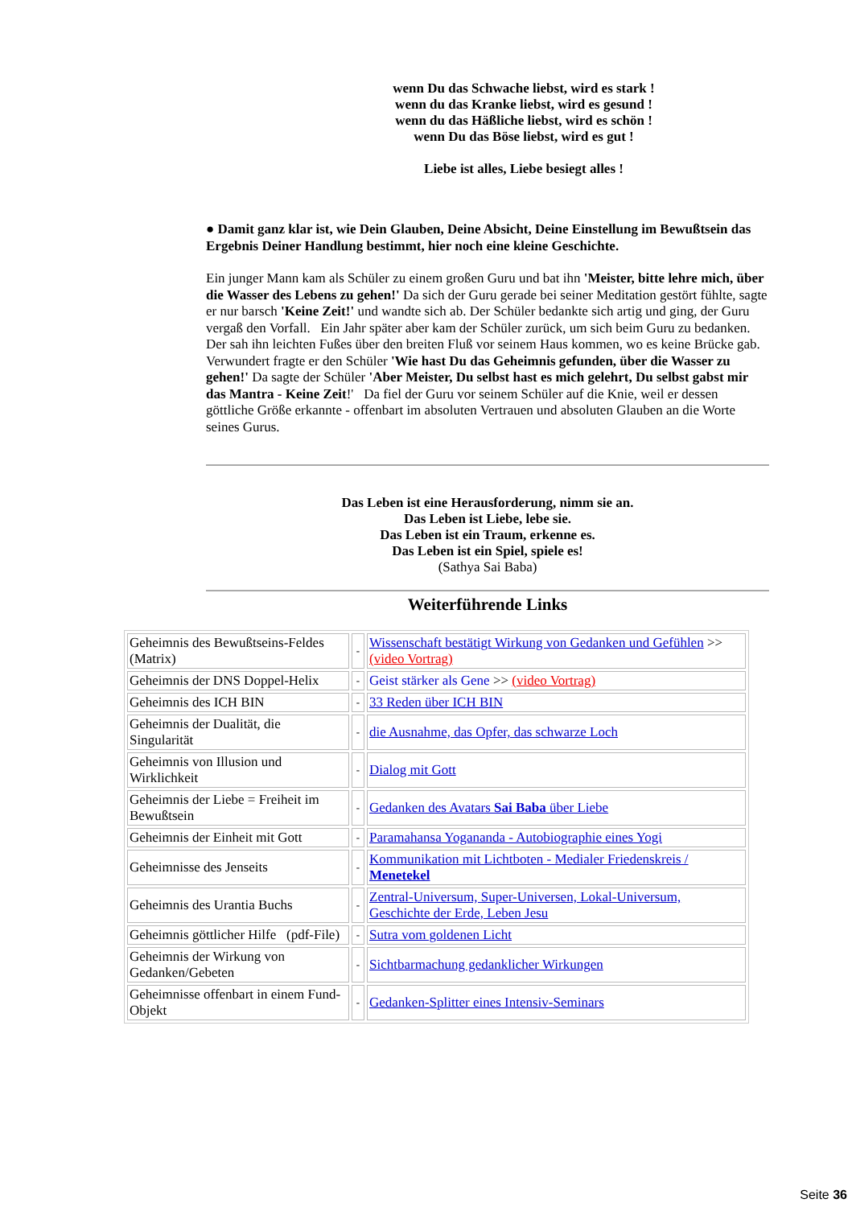wenn Du das Schwache liebst, wird es stark !
wenn du das Kranke liebst, wird es gesund !
wenn du das Häßliche liebst, wird es schön !
wenn Du das Böse liebst, wird es gut !
Liebe ist alles, Liebe besiegt alles !
● Damit ganz klar ist, wie Dein Glauben, Deine Absicht, Deine Einstellung im Bewußtsein das Ergebnis Deiner Handlung bestimmt, hier noch eine kleine Geschichte.
Ein junger Mann kam als Schüler zu einem großen Guru und bat ihn 'Meister, bitte lehre mich, über die Wasser des Lebens zu gehen!' Da sich der Guru gerade bei seiner Meditation gestört fühlte, sagte er nur barsch 'Keine Zeit!' und wandte sich ab. Der Schüler bedankte sich artig und ging, der Guru vergaß den Vorfall. Ein Jahr später aber kam der Schüler zurück, um sich beim Guru zu bedanken. Der sah ihn leichten Fußes über den breiten Fluß vor seinem Haus kommen, wo es keine Brücke gab. Verwundert fragte er den Schüler 'Wie hast Du das Geheimnis gefunden, über die Wasser zu gehen!' Da sagte der Schüler 'Aber Meister, Du selbst hast es mich gelehrt, Du selbst gabst mir das Mantra - Keine Zeit!' Da fiel der Guru vor seinem Schüler auf die Knie, weil er dessen göttliche Größe erkannte - offenbart im absoluten Vertrauen und absoluten Glauben an die Worte seines Gurus.
Das Leben ist eine Herausforderung, nimm sie an.
Das Leben ist Liebe, lebe sie.
Das Leben ist ein Traum, erkenne es.
Das Leben ist ein Spiel, spiele es!
(Sathya Sai Baba)
Weiterführende Links
| Geheimnis des Bewußtseins-Feldes (Matrix) | - | Wissenschaft bestätigt Wirkung von Gedanken und Gefühlen >> (video Vortrag) |
| Geheimnis der DNS Doppel-Helix | - | Geist stärker als Gene >> (video Vortrag) |
| Geheimnis des ICH BIN | - | 33 Reden über ICH BIN |
| Geheimnis der Dualität, die Singularität | - | die Ausnahme, das Opfer, das schwarze Loch |
| Geheimnis von Illusion und Wirklichkeit | - | Dialog mit Gott |
| Geheimnis der Liebe = Freiheit im Bewußtsein | - | Gedanken des Avatars Sai Baba über Liebe |
| Geheimnis der Einheit mit Gott | - | Paramahansa Yogananda - Autobiographie eines Yogi |
| Geheimnisse des Jenseits | - | Kommunikation mit Lichtboten - Medialer Friedenskreis / Menetekel |
| Geheimnis des Urantia Buchs | - | Zentral-Universum, Super-Universen, Lokal-Universum, Geschichte der Erde, Leben Jesu |
| Geheimnis göttlicher Hilfe (pdf-File) | - | Sutra vom goldenen Licht |
| Geheimnis der Wirkung von Gedanken/Gebeten | - | Sichtbarmachung gedanklicher Wirkungen |
| Geheimnisse offenbart in einem Fund-Objekt | - | Gedanken-Splitter eines Intensiv-Seminars |
Seite 36